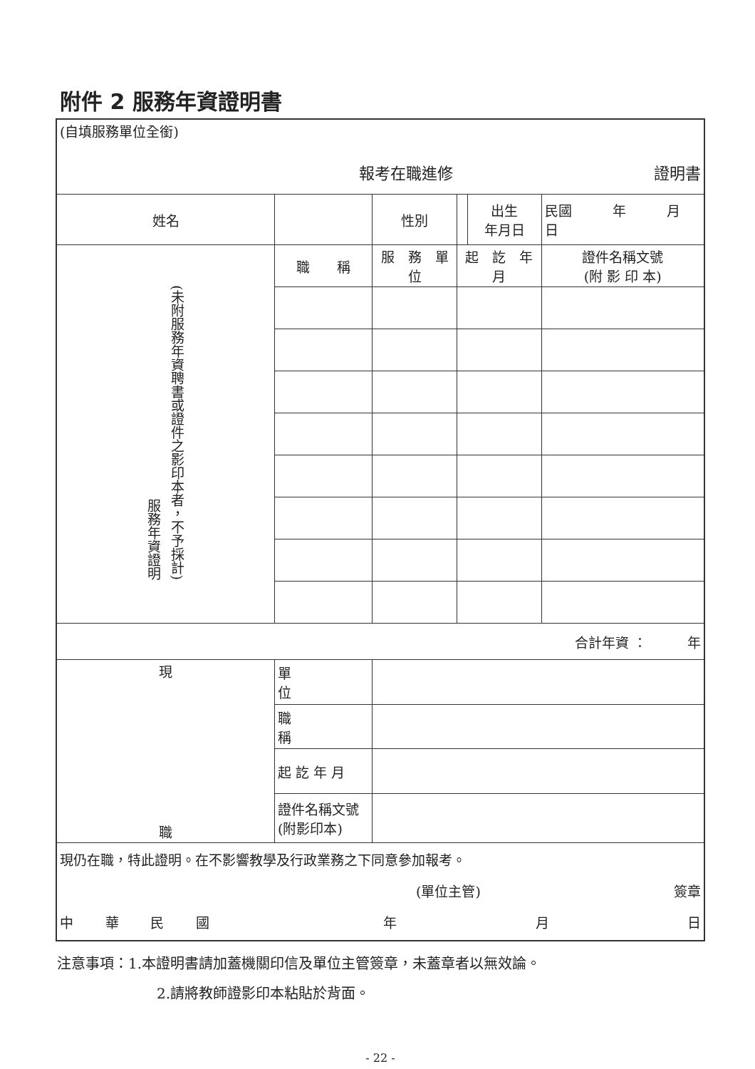附件 2 服務年資證明書
| (自填服務單位全銜) 報考在職進修 證明書 | | | | | | |
| 姓名 | | | 性別 | | 出生 年月日 | 民國 年 月 日 |
| 服務年資證明 (未附服務年資聘書或證件之影印本者，不予採計) | 職 稱 | 服 務 單 位 | | 起 訖 年 月 | | 證件名稱文號 (附 影 印 本) |
| 合計年資 ： 年 | | | | | | |
| 現 職 | 單 位 | | | | | |
| | 職 稱 | | | | | |
| | 起 訖 年 月 | | | | | |
| | 證件名稱文號 (附影印本) | | | | | |
| 現仍在職，特此證明。在不影響教學及行政業務之下同意參加報考。 (單位主管) 簽章 中 華 民 國 年 月 日 | | | | | | |
注意事項：1.本證明書請加蓋機關印信及單位主管簽章，未蓋章者以無效論。
2.請將教師證影印本粘貼於背面。
- 22 -